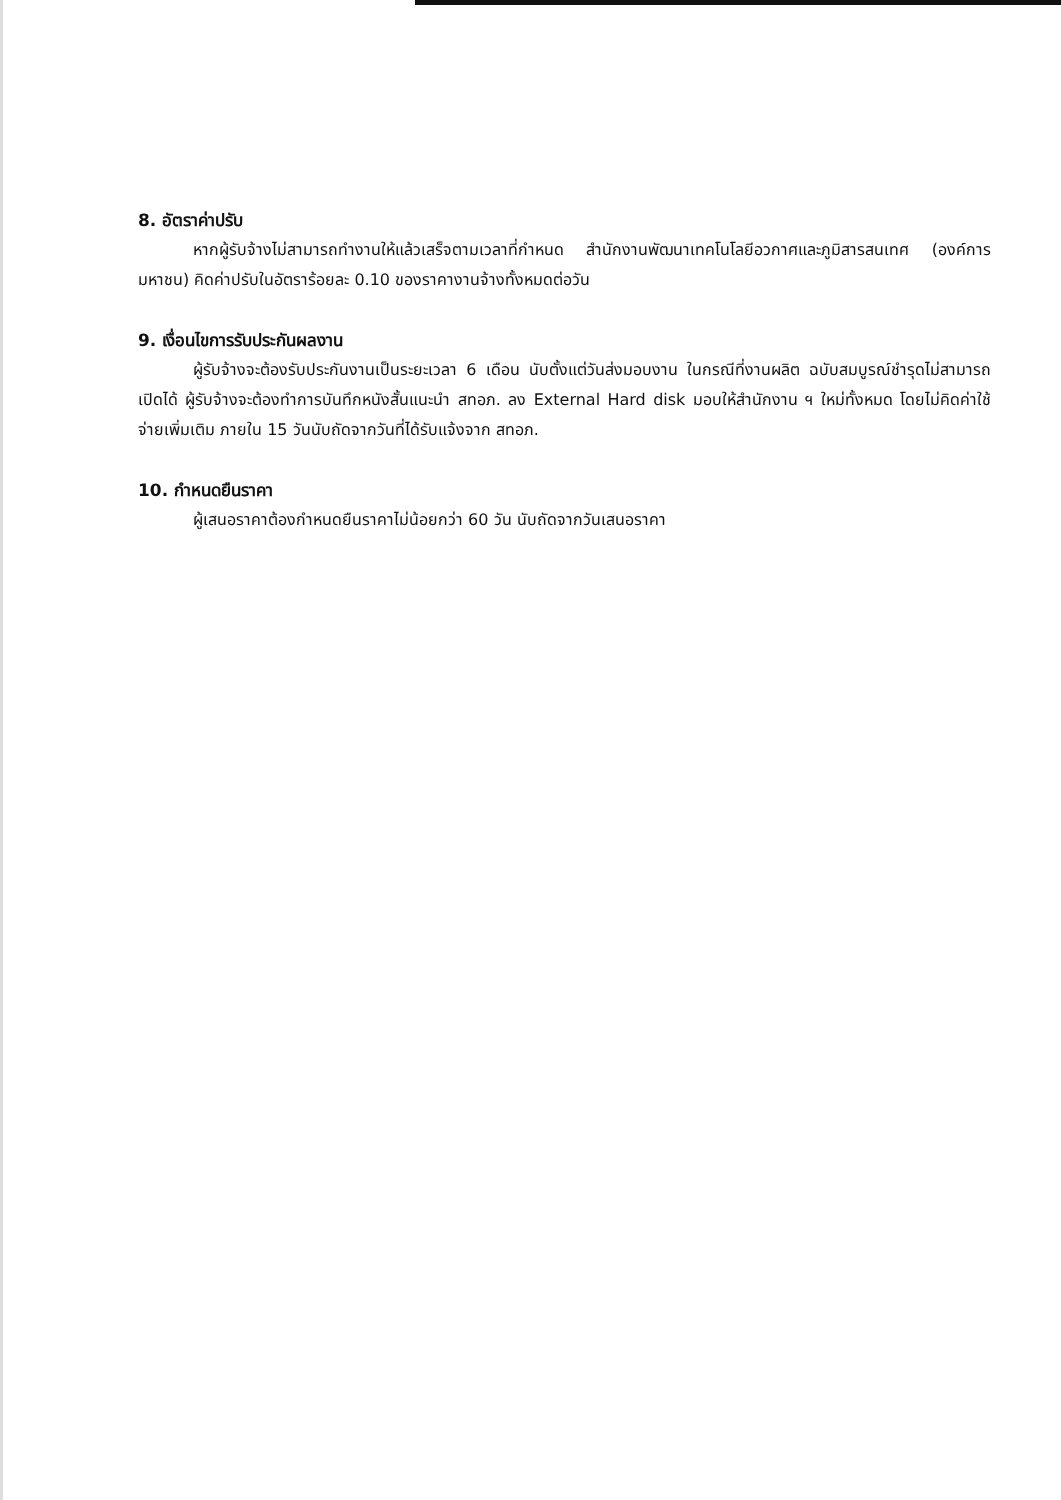8. อัตราค่าปรับ
หากผู้รับจ้างไม่สามารถทำงานให้แล้วเสร็จตามเวลาที่กำหนด สำนักงานพัฒนาเทคโนโลยีอวกาศและภูมิสารสนเทศ (องค์การมหาชน) คิดค่าปรับในอัตราร้อยละ 0.10 ของราคางานจ้างทั้งหมดต่อวัน
9. เงื่อนไขการรับประกันผลงาน
ผู้รับจ้างจะต้องรับประกันงานเป็นระยะเวลา 6 เดือน นับตั้งแต่วันส่งมอบงาน ในกรณีที่งานผลิต ฉบับสมบูรณ์ชำรุดไม่สามารถเปิดได้ ผู้รับจ้างจะต้องทำการบันทึกหนังสั้นแนะนำ สทอภ. ลง External Hard disk มอบให้สำนักงาน ฯ ใหม่ทั้งหมด โดยไม่คิดค่าใช้จ่ายเพิ่มเติม ภายใน 15 วันนับถัดจากวันที่ได้รับแจ้งจาก สทอภ.
10. กำหนดยืนราคา
ผู้เสนอราคาต้องกำหนดยืนราคาไม่น้อยกว่า 60 วัน นับถัดจากวันเสนอราคา